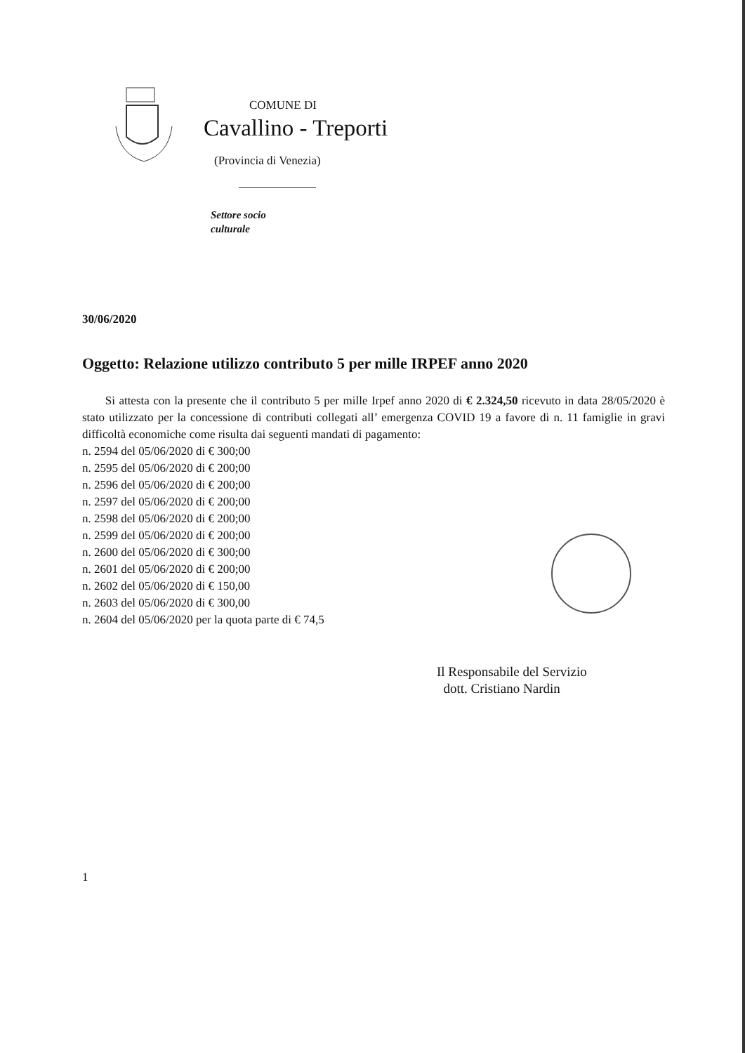COMUNE DI
Cavallino - Treporti
(Provincia di Venezia)
Settore socio
culturale
30/06/2020
Oggetto: Relazione utilizzo contributo 5 per mille IRPEF anno 2020
Si attesta con la presente che il contributo 5 per mille Irpef anno 2020 di € 2.324,50 ricevuto in data 28/05/2020 è stato utilizzato per la concessione di contributi collegati all’ emergenza COVID 19 a favore di n. 11 famiglie in gravi difficoltà economiche come risulta dai seguenti mandati di pagamento:
n. 2594 del 05/06/2020 di € 300;00
n. 2595 del 05/06/2020 di € 200;00
n. 2596 del 05/06/2020 di € 200;00
n. 2597 del 05/06/2020 di € 200;00
n. 2598 del 05/06/2020 di € 200;00
n. 2599 del 05/06/2020 di € 200;00
n. 2600 del 05/06/2020 di € 300;00
n. 2601 del 05/06/2020 di € 200;00
n. 2602 del 05/06/2020 di € 150,00
n. 2603 del 05/06/2020 di € 300,00
n. 2604 del 05/06/2020 per la quota parte di € 74,5
Il Responsabile del Servizio
dott. Cristiano Nardin
1